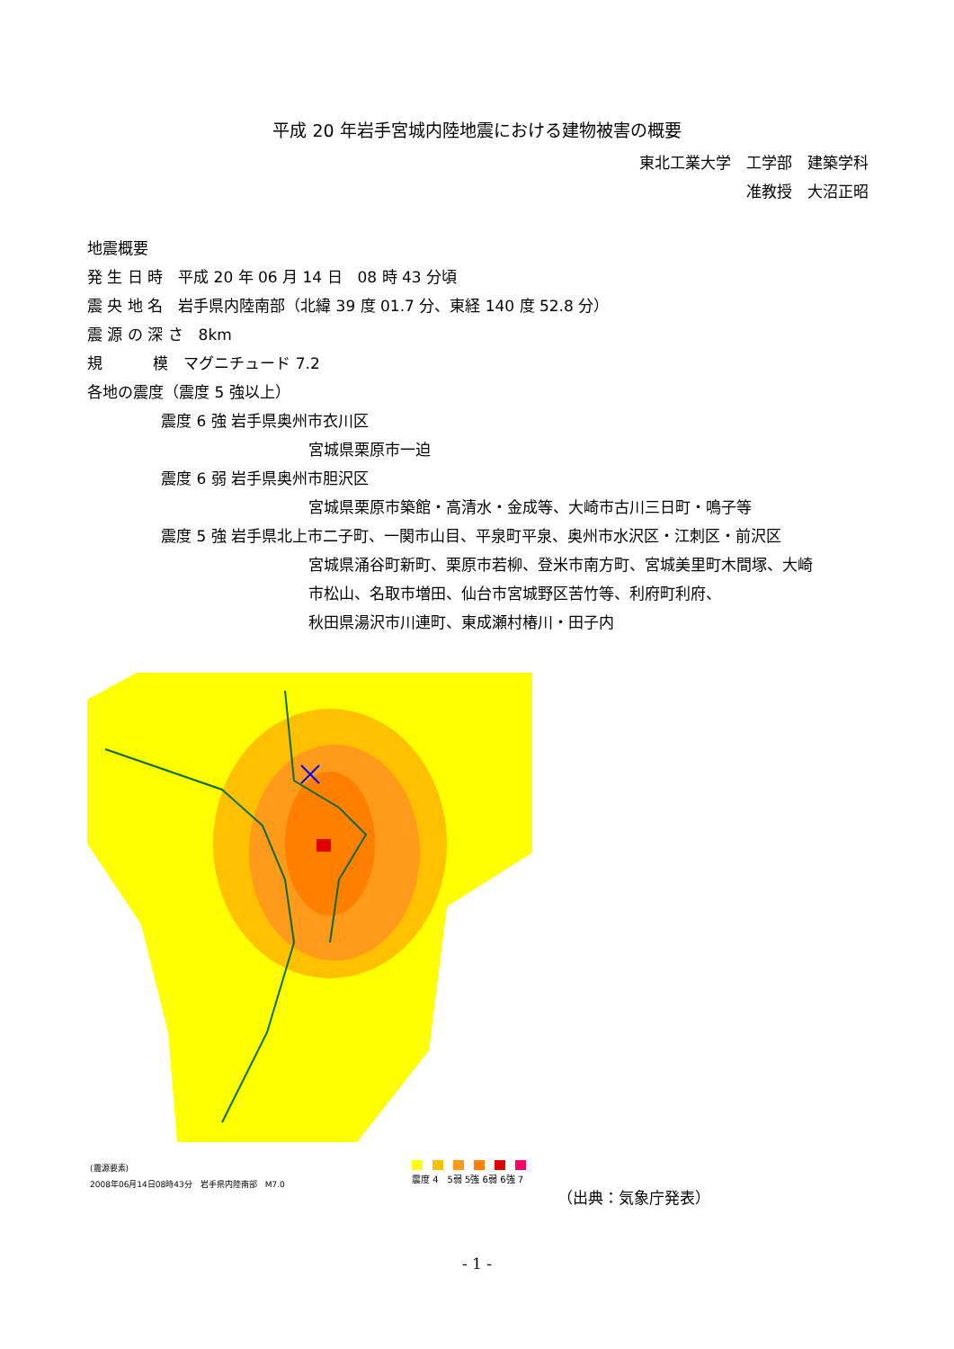平成 20 年岩手宮城内陸地震における建物被害の概要
東北工業大学　工学部　建築学科
准教授　大沼正昭
地震概要
発 生 日 時　平成 20 年 06 月 14 日　08 時 43 分頃
震 央 地 名　岩手県内陸南部（北緯 39 度 01.7 分、東経 140 度 52.8 分）
震 源 の 深 さ　8km
規　　　 模　マグニチュード 7.2
各地の震度（震度 5 強以上）
震度 6 強 岩手県奥州市衣川区
宮城県栗原市一迫
震度 6 弱 岩手県奥州市胆沢区
宮城県栗原市築館・高清水・金成等、大崎市古川三日町・鳴子等
震度 5 強 岩手県北上市二子町、一関市山目、平泉町平泉、奥州市水沢区・江刺区・前沢区
宮城県涌谷町新町、栗原市若柳、登米市南方町、宮城美里町木間塚、大崎
市松山、名取市増田、仙台市宮城野区苦竹等、利府町利府、
秋田県湯沢市川連町、東成瀬村椿川・田子内
(震源要素)
2008年06月14日08時43分　岩手県内陸南部　M7.0
震度 4　5弱 5強 6弱 6強 7
（出典：気象庁発表）
- 1 -